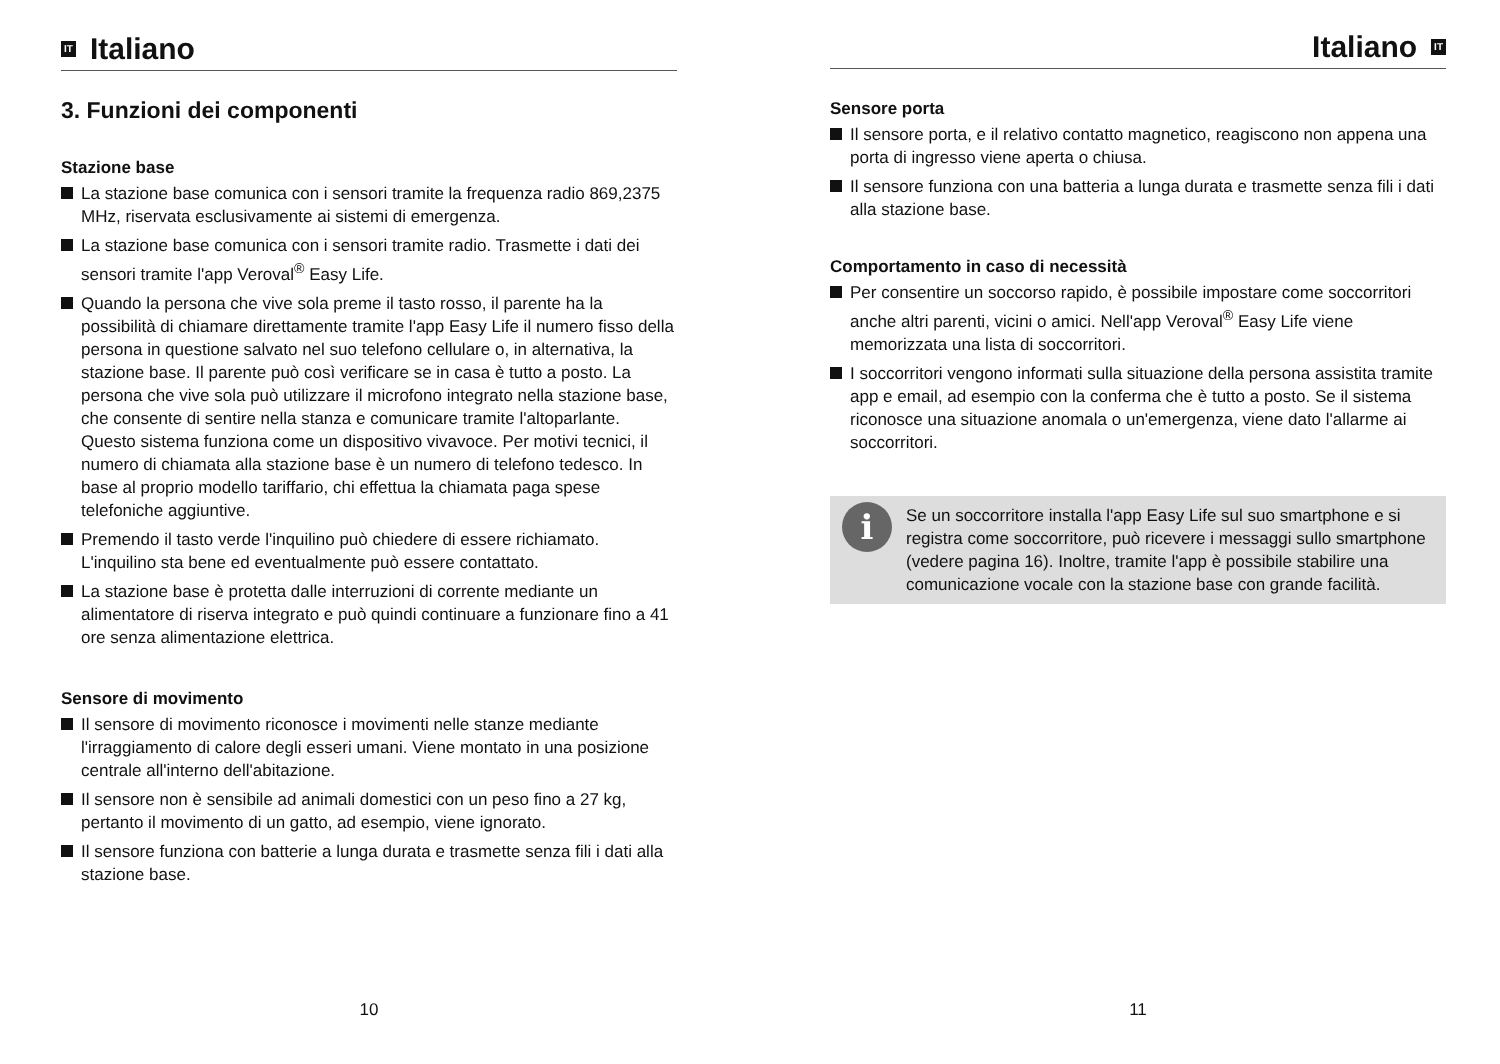IT Italiano
3. Funzioni dei componenti
Stazione base
La stazione base comunica con i sensori tramite la frequenza radio 869,2375 MHz, riservata esclusivamente ai sistemi di emergenza.
La stazione base comunica con i sensori tramite radio. Trasmette i dati dei sensori tramite l'app Veroval<sup>®</sup> Easy Life.
Quando la persona che vive sola preme il tasto rosso, il parente ha la possibilità di chiamare direttamente tramite l'app Easy Life il numero fisso della persona in questione salvato nel suo telefono cellulare o, in alternativa, la stazione base. Il parente può così verificare se in casa è tutto a posto. La persona che vive sola può utilizzare il microfono integrato nella stazione base, che consente di sentire nella stanza e comunicare tramite l'altoparlante. Questo sistema funziona come un dispositivo vivavoce. Per motivi tecnici, il numero di chiamata alla stazione base è un numero di telefono tedesco. In base al proprio modello tariffario, chi effettua la chiamata paga spese telefoniche aggiuntive.
Premendo il tasto verde l'inquilino può chiedere di essere richiamato. L'inquilino sta bene ed eventualmente può essere contattato.
La stazione base è protetta dalle interruzioni di corrente mediante un alimentatore di riserva integrato e può quindi continuare a funzionare fino a 41 ore senza alimentazione elettrica.
Sensore di movimento
Il sensore di movimento riconosce i movimenti nelle stanze mediante l'irraggiamento di calore degli esseri umani. Viene montato in una posizione centrale all'interno dell'abitazione.
Il sensore non è sensibile ad animali domestici con un peso fino a 27 kg, pertanto il movimento di un gatto, ad esempio, viene ignorato.
Il sensore funziona con batterie a lunga durata e trasmette senza fili i dati alla stazione base.
10
Italiano IT
Sensore porta
Il sensore porta, e il relativo contatto magnetico, reagiscono non appena una porta di ingresso viene aperta o chiusa.
Il sensore funziona con una batteria a lunga durata e trasmette senza fili i dati alla stazione base.
Comportamento in caso di necessità
Per consentire un soccorso rapido, è possibile impostare come soccorritori anche altri parenti, vicini o amici. Nell'app Veroval<sup>®</sup> Easy Life viene memorizzata una lista di soccorritori.
I soccorritori vengono informati sulla situazione della persona assistita tramite app e email, ad esempio con la conferma che è tutto a posto. Se il sistema riconosce una situazione anomala o un'emergenza, viene dato l'allarme ai soccorritori.
i Se un soccorritore installa l'app Easy Life sul suo smartphone e si registra come soccorritore, può ricevere i messaggi sullo smartphone (vedere pagina 16). Inoltre, tramite l'app è possibile stabilire una comunicazione vocale con la stazione base con grande facilità.
11